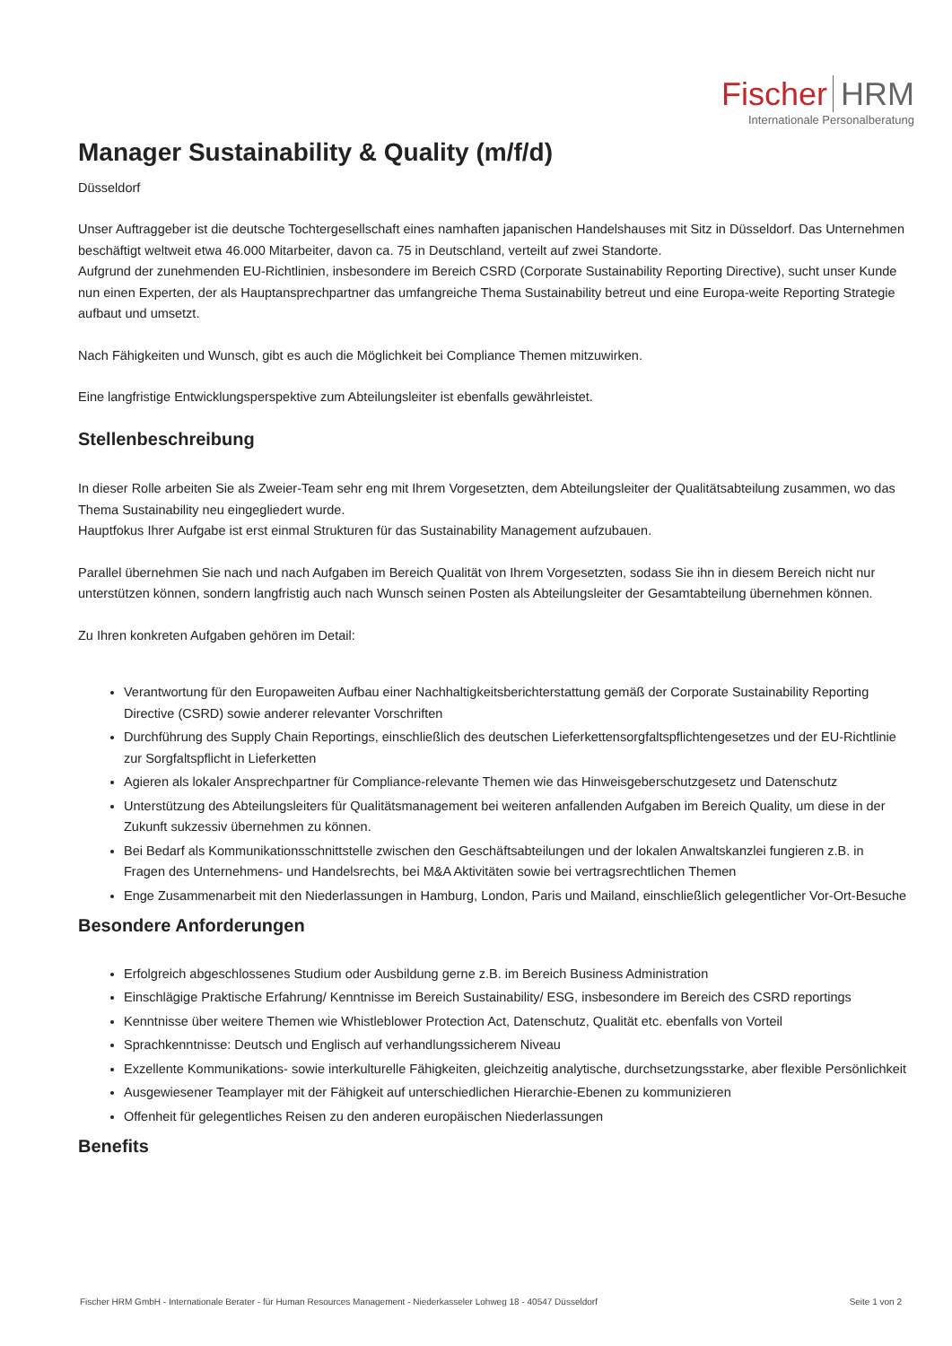Fischer HRM
Internationale Personalberatung
Manager Sustainability & Quality (m/f/d)
Düsseldorf
Unser Auftraggeber ist die deutsche Tochtergesellschaft eines namhaften japanischen Handelshauses mit Sitz in Düsseldorf. Das Unternehmen beschäftigt weltweit etwa 46.000 Mitarbeiter, davon ca. 75 in Deutschland, verteilt auf zwei Standorte.
Aufgrund der zunehmenden EU-Richtlinien, insbesondere im Bereich CSRD (Corporate Sustainability Reporting Directive), sucht unser Kunde nun einen Experten, der als Hauptansprechpartner das umfangreiche Thema Sustainability betreut und eine Europa-weite Reporting Strategie aufbaut und umsetzt.
Nach Fähigkeiten und Wunsch, gibt es auch die Möglichkeit bei Compliance Themen mitzuwirken.
Eine langfristige Entwicklungsperspektive zum Abteilungsleiter ist ebenfalls gewährleistet.
Stellenbeschreibung
In dieser Rolle arbeiten Sie als Zweier-Team sehr eng mit Ihrem Vorgesetzten, dem Abteilungsleiter der Qualitätsabteilung zusammen, wo das Thema Sustainability neu eingegliedert wurde.
Hauptfokus Ihrer Aufgabe ist erst einmal Strukturen für das Sustainability Management aufzubauen.
Parallel übernehmen Sie nach und nach Aufgaben im Bereich Qualität von Ihrem Vorgesetzten, sodass Sie ihn in diesem Bereich nicht nur unterstützen können, sondern langfristig auch nach Wunsch seinen Posten als Abteilungsleiter der Gesamtabteilung übernehmen können.
Zu Ihren konkreten Aufgaben gehören im Detail:
Verantwortung für den Europaweiten Aufbau einer Nachhaltigkeitsberichterstattung gemäß der Corporate Sustainability Reporting Directive (CSRD) sowie anderer relevanter Vorschriften
Durchführung des Supply Chain Reportings, einschließlich des deutschen Lieferkettensorgfaltspflichtengesetzes und der EU-Richtlinie zur Sorgfaltspflicht in Lieferketten
Agieren als lokaler Ansprechpartner für Compliance-relevante Themen wie das Hinweisgeberschutzgesetz und Datenschutz
Unterstützung des Abteilungsleiters für Qualitätsmanagement bei weiteren anfallenden Aufgaben im Bereich Quality, um diese in der Zukunft sukzessiv übernehmen zu können.
Bei Bedarf als Kommunikationsschnittstelle zwischen den Geschäftsabteilungen und der lokalen Anwaltskanzlei fungieren z.B. in Fragen des Unternehmens- und Handelsrechts, bei M&A Aktivitäten sowie bei vertragsrechtlichen Themen
Enge Zusammenarbeit mit den Niederlassungen in Hamburg, London, Paris und Mailand, einschließlich gelegentlicher Vor-Ort-Besuche
Besondere Anforderungen
Erfolgreich abgeschlossenes Studium oder Ausbildung gerne z.B. im Bereich Business Administration
Einschlägige Praktische Erfahrung/ Kenntnisse im Bereich Sustainability/ ESG, insbesondere im Bereich des CSRD reportings
Kenntnisse über weitere Themen wie Whistleblower Protection Act, Datenschutz, Qualität etc. ebenfalls von Vorteil
Sprachkenntnisse: Deutsch und Englisch auf verhandlungssicherem Niveau
Exzellente Kommunikations- sowie interkulturelle Fähigkeiten, gleichzeitig analytische, durchsetzungsstarke, aber flexible Persönlichkeit
Ausgewiesener Teamplayer mit der Fähigkeit auf unterschiedlichen Hierarchie-Ebenen zu kommunizieren
Offenheit für gelegentliches Reisen zu den anderen europäischen Niederlassungen
Benefits
Fischer HRM GmbH - Internationale Berater - für Human Resources Management - Niederkasseler Lohweg 18 - 40547 Düsseldorf Seite 1 von 2